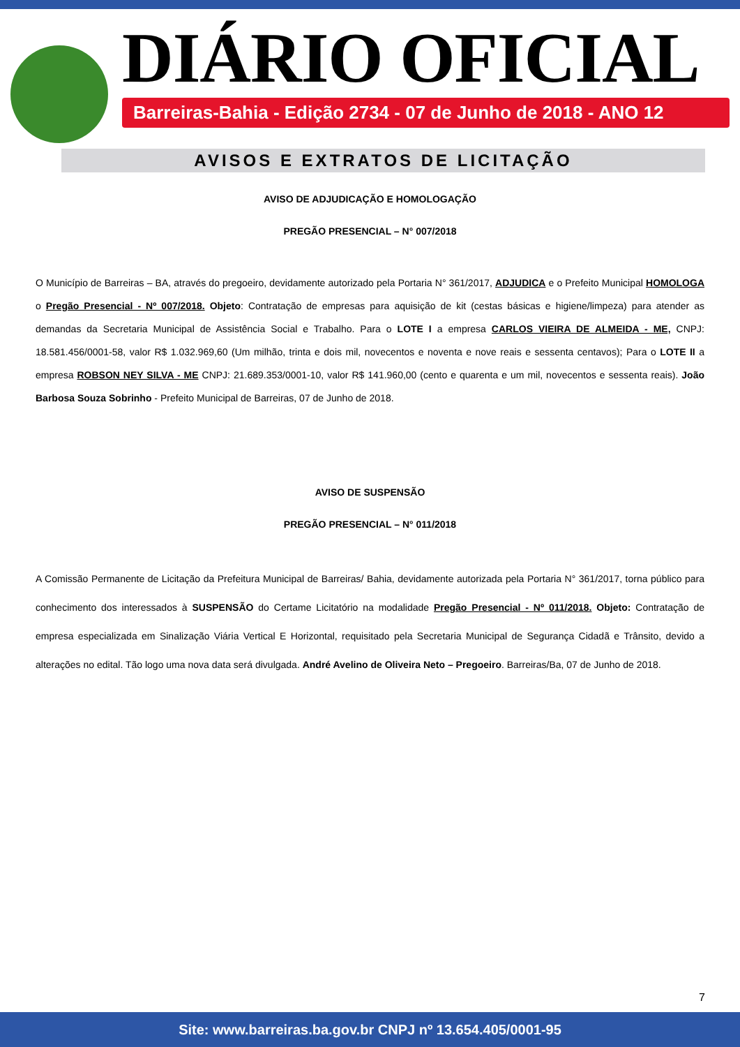DIÁRIO OFICIAL
Barreiras-Bahia - Edição 2734 - 07 de Junho de 2018 - ANO 12
AVISOS E EXTRATOS DE LICITAÇÃO
AVISO DE ADJUDICAÇÃO E HOMOLOGAÇÃO
PREGÃO PRESENCIAL – N° 007/2018
O Município de Barreiras – BA, através do pregoeiro, devidamente autorizado pela Portaria N° 361/2017, ADJUDICA e o Prefeito Municipal HOMOLOGA o Pregão Presencial - Nº 007/2018. Objeto: Contratação de empresas para aquisição de kit (cestas básicas e higiene/limpeza) para atender as demandas da Secretaria Municipal de Assistência Social e Trabalho. Para o LOTE I a empresa CARLOS VIEIRA DE ALMEIDA - ME, CNPJ: 18.581.456/0001-58, valor R$ 1.032.969,60 (Um milhão, trinta e dois mil, novecentos e noventa e nove reais e sessenta centavos); Para o LOTE II a empresa ROBSON NEY SILVA - ME CNPJ: 21.689.353/0001-10, valor R$ 141.960,00 (cento e quarenta e um mil, novecentos e sessenta reais). João Barbosa Souza Sobrinho - Prefeito Municipal de Barreiras, 07 de Junho de 2018.
AVISO DE SUSPENSÃO
PREGÃO PRESENCIAL – N° 011/2018
A Comissão Permanente de Licitação da Prefeitura Municipal de Barreiras/ Bahia, devidamente autorizada pela Portaria N° 361/2017, torna público para conhecimento dos interessados à SUSPENSÃO do Certame Licitatório na modalidade Pregão Presencial - Nº 011/2018. Objeto: Contratação de empresa especializada em Sinalização Viária Vertical E Horizontal, requisitado pela Secretaria Municipal de Segurança Cidadã e Trânsito, devido a alterações no edital. Tão logo uma nova data será divulgada. André Avelino de Oliveira Neto – Pregoeiro. Barreiras/Ba, 07 de Junho de 2018.
7
Site: www.barreiras.ba.gov.br CNPJ nº 13.654.405/0001-95